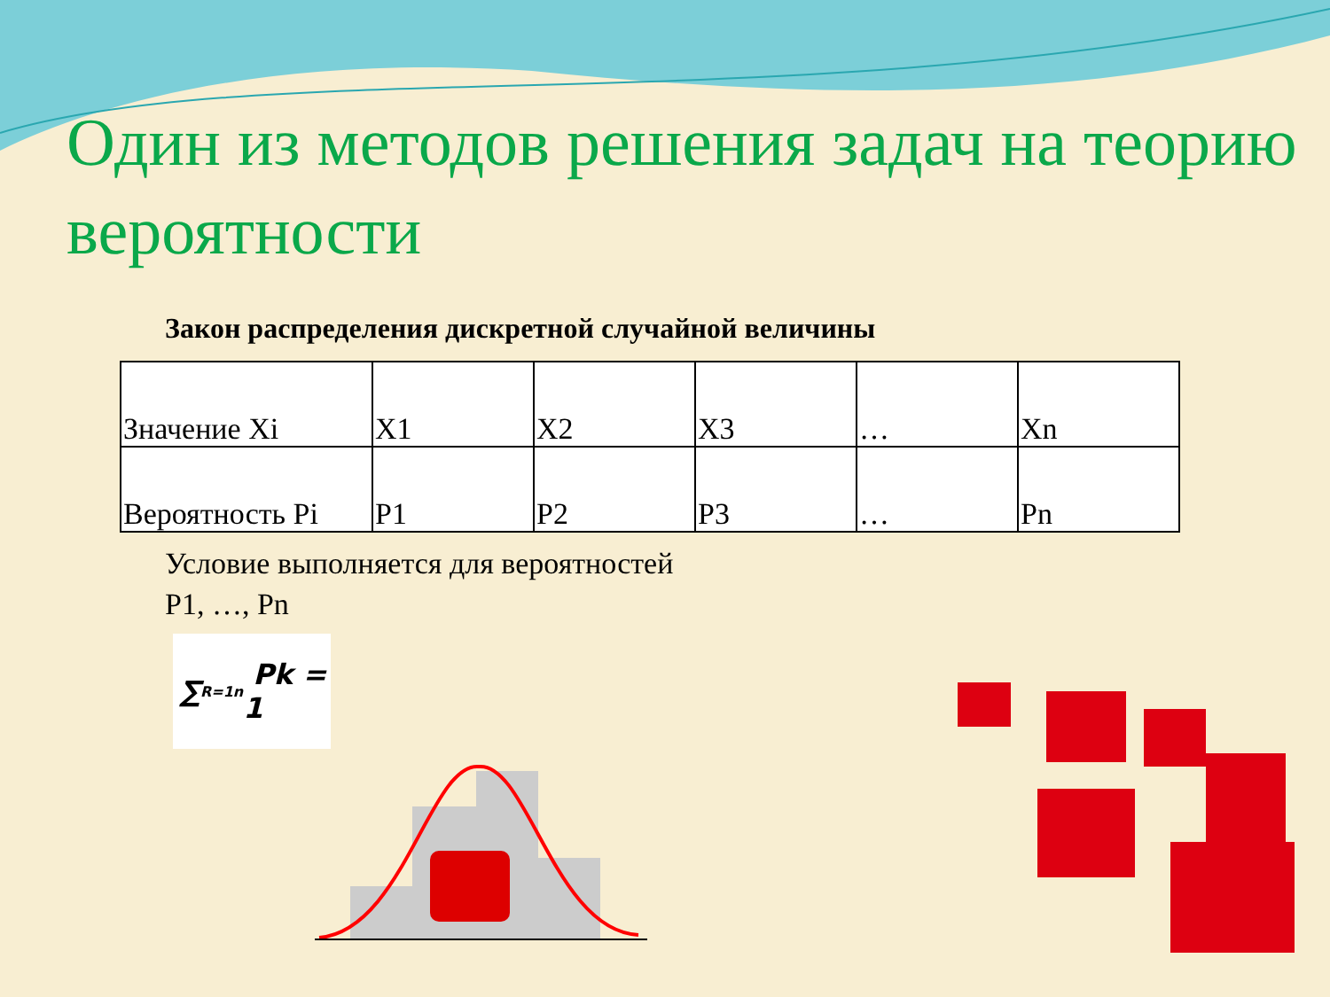Один из методов решения задач на теорию вероятности
Закон распределения дискретной случайной величины
| Значение Xi | X1 | X2 | X3 | … | Xn |
| Вероятность Pi | P1 | P2 | P3 | … | Pn |
Условие выполняется для вероятностей
P1, …, Pn
∑<sub>R=1</sub><sup>n</sup> Pk = 1